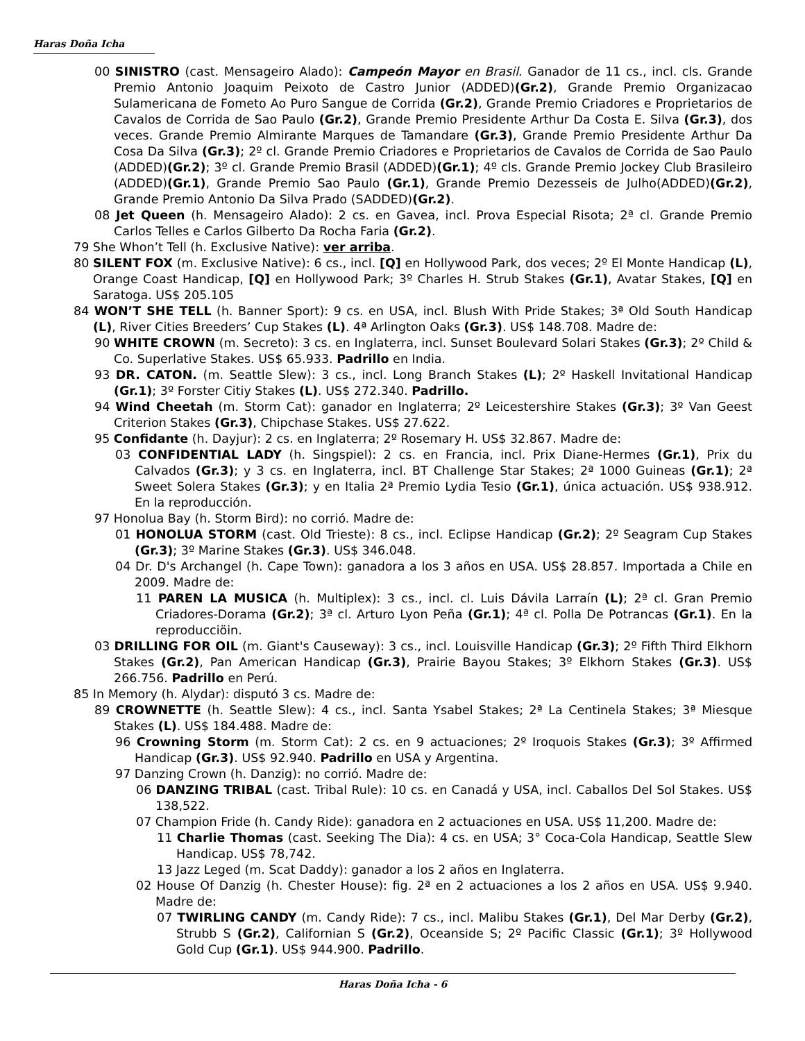Haras Doña Icha
00 SINISTRO (cast. Mensageiro Alado): Campeón Mayor en Brasil. Ganador de 11 cs., incl. cls. Grande Premio Antonio Joaquim Peixoto de Castro Junior (ADDED)(Gr.2), Grande Premio Organizacao Sulamericana de Fometo Ao Puro Sangue de Corrida (Gr.2), Grande Premio Criadores e Proprietarios de Cavalos de Corrida de Sao Paulo (Gr.2), Grande Premio Presidente Arthur Da Costa E. Silva (Gr.3), dos veces. Grande Premio Almirante Marques de Tamandare (Gr.3), Grande Premio Presidente Arthur Da Cosa Da Silva (Gr.3); 2º cl. Grande Premio Criadores e Proprietarios de Cavalos de Corrida de Sao Paulo (ADDED)(Gr.2); 3º cl. Grande Premio Brasil (ADDED)(Gr.1); 4º cls. Grande Premio Jockey Club Brasileiro (ADDED)(Gr.1), Grande Premio Sao Paulo (Gr.1), Grande Premio Dezesseis de Julho(ADDED)(Gr.2), Grande Premio Antonio Da Silva Prado (SADDED)(Gr.2).
08 Jet Queen (h. Mensageiro Alado): 2 cs. en Gavea, incl. Prova Especial Risota; 2ª cl. Grande Premio Carlos Telles e Carlos Gilberto Da Rocha Faria (Gr.2).
79 She Whon’t Tell (h. Exclusive Native): ver arriba.
80 SILENT FOX (m. Exclusive Native): 6 cs., incl. [Q] en Hollywood Park, dos veces; 2º El Monte Handicap (L), Orange Coast Handicap, [Q] en Hollywood Park; 3º Charles H. Strub Stakes (Gr.1), Avatar Stakes, [Q] en Saratoga. US$ 205.105
84 WON’T SHE TELL (h. Banner Sport): 9 cs. en USA, incl. Blush With Pride Stakes; 3ª Old South Handicap (L), River Cities Breeders’ Cup Stakes (L). 4ª Arlington Oaks (Gr.3). US$ 148.708. Madre de:
90 WHITE CROWN (m. Secreto): 3 cs. en Inglaterra, incl. Sunset Boulevard Solari Stakes (Gr.3); 2º Child & Co. Superlative Stakes. US$ 65.933. Padrillo en India.
93 DR. CATON. (m. Seattle Slew): 3 cs., incl. Long Branch Stakes (L); 2º Haskell Invitational Handicap (Gr.1); 3º Forster Citiy Stakes (L). US$ 272.340. Padrillo.
94 Wind Cheetah (m. Storm Cat): ganador en Inglaterra; 2º Leicestershire Stakes (Gr.3); 3º Van Geest Criterion Stakes (Gr.3), Chipchase Stakes. US$ 27.622.
95 Confidante (h. Dayjur): 2 cs. en Inglaterra; 2º Rosemary H. US$ 32.867. Madre de:
03 CONFIDENTIAL LADY (h. Singspiel): 2 cs. en Francia, incl. Prix Diane-Hermes (Gr.1), Prix du Calvados (Gr.3); y 3 cs. en Inglaterra, incl. BT Challenge Star Stakes; 2ª 1000 Guineas (Gr.1); 2ª Sweet Solera Stakes (Gr.3); y en Italia 2ª Premio Lydia Tesio (Gr.1), única actuación. US$ 938.912. En la reproducción.
97 Honolua Bay (h. Storm Bird): no corrió. Madre de:
01 HONOLUA STORM (cast. Old Trieste): 8 cs., incl. Eclipse Handicap (Gr.2); 2º Seagram Cup Stakes (Gr.3); 3º Marine Stakes (Gr.3). US$ 346.048.
04 Dr. D's Archangel (h. Cape Town): ganadora a los 3 años en USA. US$ 28.857. Importada a Chile en 2009. Madre de:
11 PAREN LA MUSICA (h. Multiplex): 3 cs., incl. cl. Luis Dávila Larraín (L); 2ª cl. Gran Premio Criadores-Dorama (Gr.2); 3ª cl. Arturo Lyon Peña (Gr.1); 4ª cl. Polla De Potrancas (Gr.1). En la reproducciöin.
03 DRILLING FOR OIL (m. Giant's Causeway): 3 cs., incl. Louisville Handicap (Gr.3); 2º Fifth Third Elkhorn Stakes (Gr.2), Pan American Handicap (Gr.3), Prairie Bayou Stakes; 3º Elkhorn Stakes (Gr.3). US$ 266.756. Padrillo en Perú.
85 In Memory (h. Alydar): disputó 3 cs. Madre de:
89 CROWNETTE (h. Seattle Slew): 4 cs., incl. Santa Ysabel Stakes; 2ª La Centinela Stakes; 3ª Miesque Stakes (L). US$ 184.488. Madre de:
96 Crowning Storm (m. Storm Cat): 2 cs. en 9 actuaciones; 2º Iroquois Stakes (Gr.3); 3º Affirmed Handicap (Gr.3). US$ 92.940. Padrillo en USA y Argentina.
97 Danzing Crown (h. Danzig): no corrió. Madre de:
06 DANZING TRIBAL (cast. Tribal Rule): 10 cs. en Canadá y USA, incl. Caballos Del Sol Stakes. US$ 138,522.
07 Champion Fride (h. Candy Ride): ganadora en 2 actuaciones en USA. US$ 11,200. Madre de:
11 Charlie Thomas (cast. Seeking The Dia): 4 cs. en USA; 3° Coca-Cola Handicap, Seattle Slew Handicap. US$ 78,742.
13 Jazz Leged (m. Scat Daddy): ganador a los 2 años en Inglaterra.
02 House Of Danzig (h. Chester House): fig. 2ª en 2 actuaciones a los 2 años en USA. US$ 9.940. Madre de:
07 TWIRLING CANDY (m. Candy Ride): 7 cs., incl. Malibu Stakes (Gr.1), Del Mar Derby (Gr.2), Strubb S (Gr.2), Californian S (Gr.2), Oceanside S; 2º Pacific Classic (Gr.1); 3º Hollywood Gold Cup (Gr.1). US$ 944.900. Padrillo.
Haras Doña Icha - 6